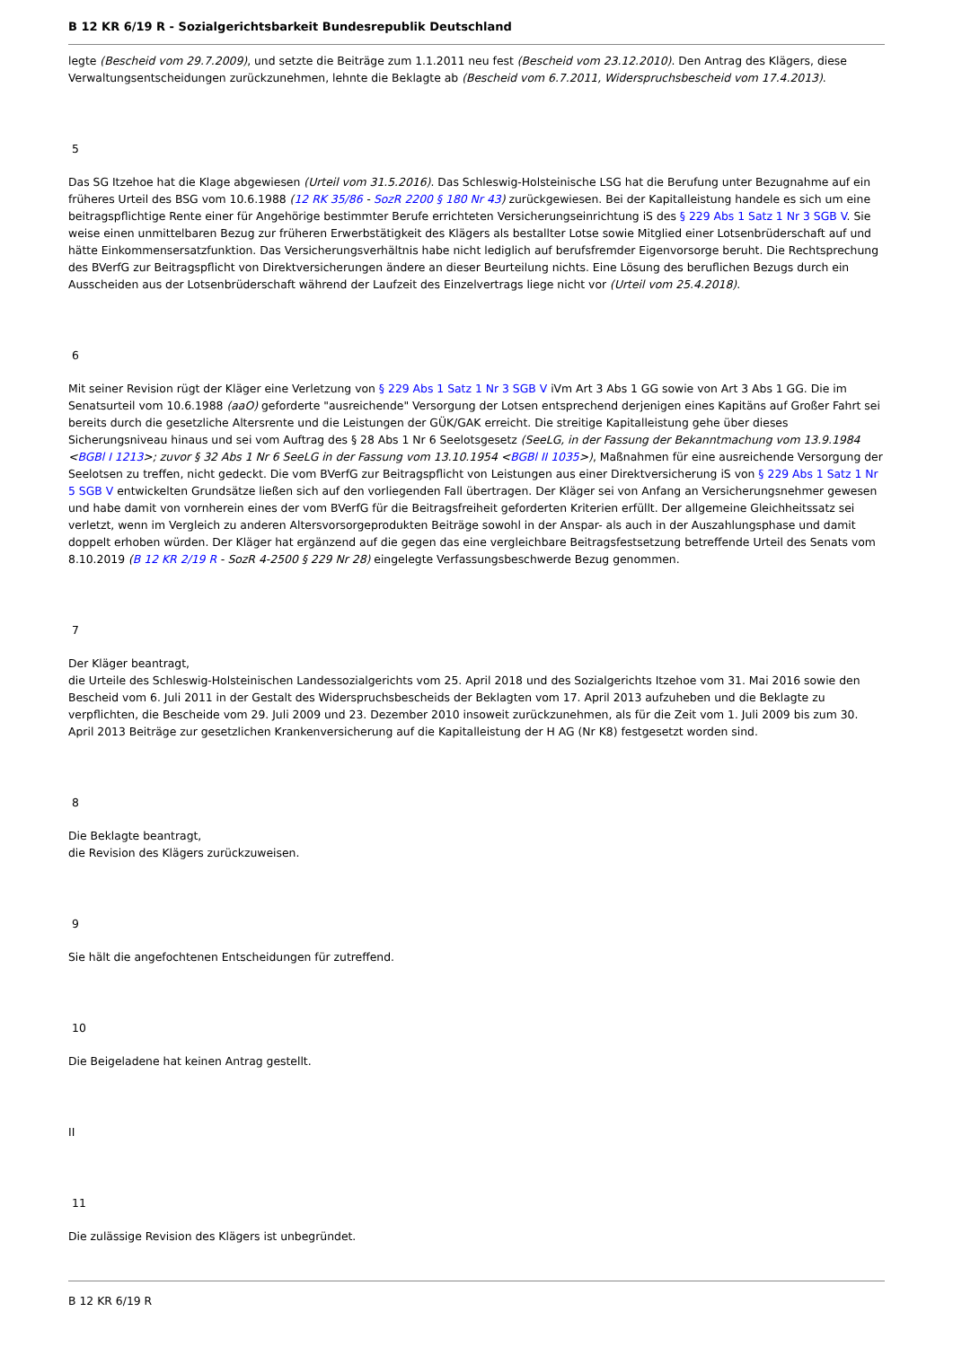B 12 KR 6/19 R - Sozialgerichtsbarkeit Bundesrepublik Deutschland
legte (Bescheid vom 29.7.2009), und setzte die Beiträge zum 1.1.2011 neu fest (Bescheid vom 23.12.2010). Den Antrag des Klägers, diese Verwaltungsentscheidungen zurückzunehmen, lehnte die Beklagte ab (Bescheid vom 6.7.2011, Widerspruchsbescheid vom 17.4.2013).
5
Das SG Itzehoe hat die Klage abgewiesen (Urteil vom 31.5.2016). Das Schleswig-Holsteinische LSG hat die Berufung unter Bezugnahme auf ein früheres Urteil des BSG vom 10.6.1988 (12 RK 35/86 - SozR 2200 § 180 Nr 43) zurückgewiesen. Bei der Kapitalleistung handele es sich um eine beitragspflichtige Rente einer für Angehörige bestimmter Berufe errichteten Versicherungseinrichtung iS des § 229 Abs 1 Satz 1 Nr 3 SGB V. Sie weise einen unmittelbaren Bezug zur früheren Erwerbstätigkeit des Klägers als bestallter Lotse sowie Mitglied einer Lotsenbrüderschaft auf und hätte Einkommensersatzfunktion. Das Versicherungsverhältnis habe nicht lediglich auf berufsfremder Eigenvorsorge beruht. Die Rechtsprechung des BVerfG zur Beitragspflicht von Direktversicherungen ändere an dieser Beurteilung nichts. Eine Lösung des beruflichen Bezugs durch ein Ausscheiden aus der Lotsenbrüderschaft während der Laufzeit des Einzelvertrags liege nicht vor (Urteil vom 25.4.2018).
6
Mit seiner Revision rügt der Kläger eine Verletzung von § 229 Abs 1 Satz 1 Nr 3 SGB V iVm Art 3 Abs 1 GG sowie von Art 3 Abs 1 GG. Die im Senatsurteil vom 10.6.1988 (aaO) geforderte "ausreichende" Versorgung der Lotsen entsprechend derjenigen eines Kapitäns auf Großer Fahrt sei bereits durch die gesetzliche Altersrente und die Leistungen der GÜK/GAK erreicht. Die streitige Kapitalleistung gehe über dieses Sicherungsniveau hinaus und sei vom Auftrag des § 28 Abs 1 Nr 6 Seelotsgesetz (SeeLG, in der Fassung der Bekanntmachung vom 13.9.1984 <BGBl I 1213>; zuvor § 32 Abs 1 Nr 6 SeeLG in der Fassung vom 13.10.1954 <BGBl II 1035>), Maßnahmen für eine ausreichende Versorgung der Seelotsen zu treffen, nicht gedeckt. Die vom BVerfG zur Beitragspflicht von Leistungen aus einer Direktversicherung iS von § 229 Abs 1 Satz 1 Nr 5 SGB V entwickelten Grundsätze ließen sich auf den vorliegenden Fall übertragen. Der Kläger sei von Anfang an Versicherungsnehmer gewesen und habe damit von vornherein eines der vom BVerfG für die Beitragsfreiheit geforderten Kriterien erfüllt. Der allgemeine Gleichheitssatz sei verletzt, wenn im Vergleich zu anderen Altersvorsorgeprodukten Beiträge sowohl in der Anspar- als auch in der Auszahlungsphase und damit doppelt erhoben würden. Der Kläger hat ergänzend auf die gegen das eine vergleichbare Beitragsfestsetzung betreffende Urteil des Senats vom 8.10.2019 (B 12 KR 2/19 R - SozR 4-2500 § 229 Nr 28) eingelegte Verfassungsbeschwerde Bezug genommen.
7
Der Kläger beantragt,
die Urteile des Schleswig-Holsteinischen Landessozialgerichts vom 25. April 2018 und des Sozialgerichts Itzehoe vom 31. Mai 2016 sowie den Bescheid vom 6. Juli 2011 in der Gestalt des Widerspruchsbescheids der Beklagten vom 17. April 2013 aufzuheben und die Beklagte zu verpflichten, die Bescheide vom 29. Juli 2009 und 23. Dezember 2010 insoweit zurückzunehmen, als für die Zeit vom 1. Juli 2009 bis zum 30. April 2013 Beiträge zur gesetzlichen Krankenversicherung auf die Kapitalleistung der H AG (Nr K8) festgesetzt worden sind.
8
Die Beklagte beantragt,
die Revision des Klägers zurückzuweisen.
9
Sie hält die angefochtenen Entscheidungen für zutreffend.
10
Die Beigeladene hat keinen Antrag gestellt.
II
11
Die zulässige Revision des Klägers ist unbegründet.
B 12 KR 6/19 R